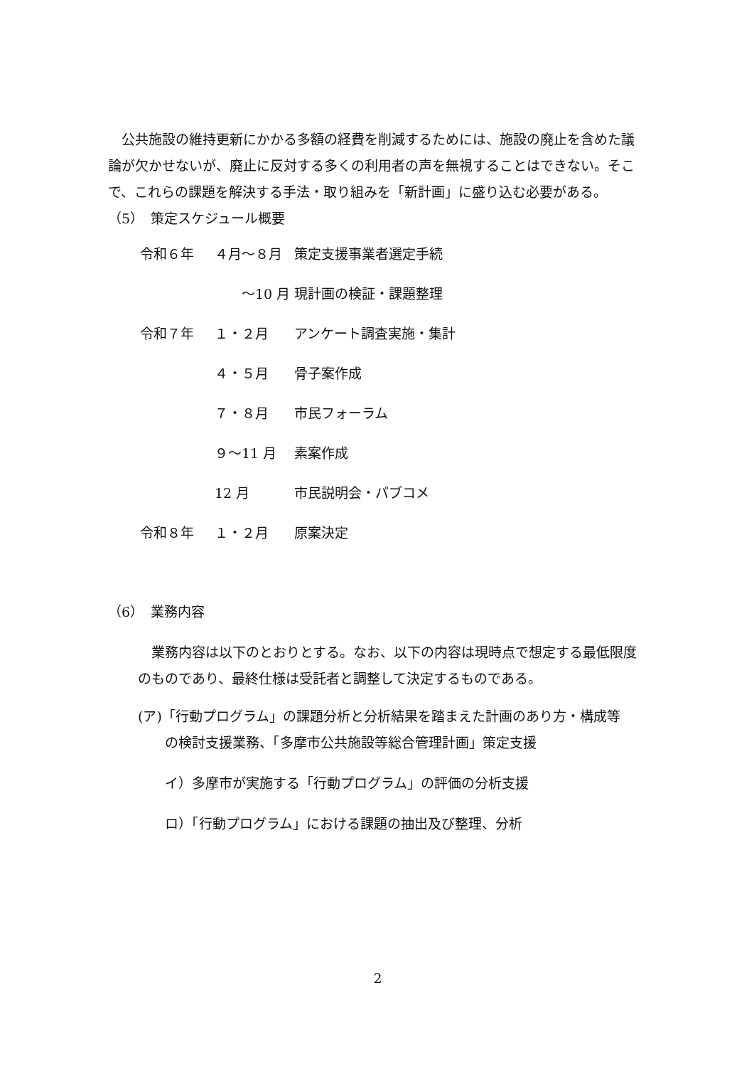公共施設の維持更新にかかる多額の経費を削減するためには、施設の廃止を含めた議論が欠かせないが、廃止に反対する多くの利用者の声を無視することはできない。そこで、これらの課題を解決する手法・取り組みを「新計画」に盛り込む必要がある。
（5）　策定スケジュール概要
| 令和６年 | ４月～８月 | 策定支援事業者選定手続 |
| | ～10 月 | 現計画の検証・課題整理 |
| 令和７年 | １・２月 | アンケート調査実施・集計 |
| | ４・５月 | 骨子案作成 |
| | ７・８月 | 市民フォーラム |
| | ９～11 月 | 素案作成 |
| | 12 月 | 市民説明会・パブコメ |
| 令和８年 | １・２月 | 原案決定 |
（6）　業務内容
　業務内容は以下のとおりとする。なお、以下の内容は現時点で想定する最低限度のものであり、最終仕様は受託者と調整して決定するものである。
(ア)「行動プログラム」の課題分析と分析結果を踏まえた計画のあり方・構成等
の検討支援業務、「多摩市公共施設等総合管理計画」策定支援
イ）多摩市が実施する「行動プログラム」の評価の分析支援
ロ）「行動プログラム」における課題の抽出及び整理、分析
2